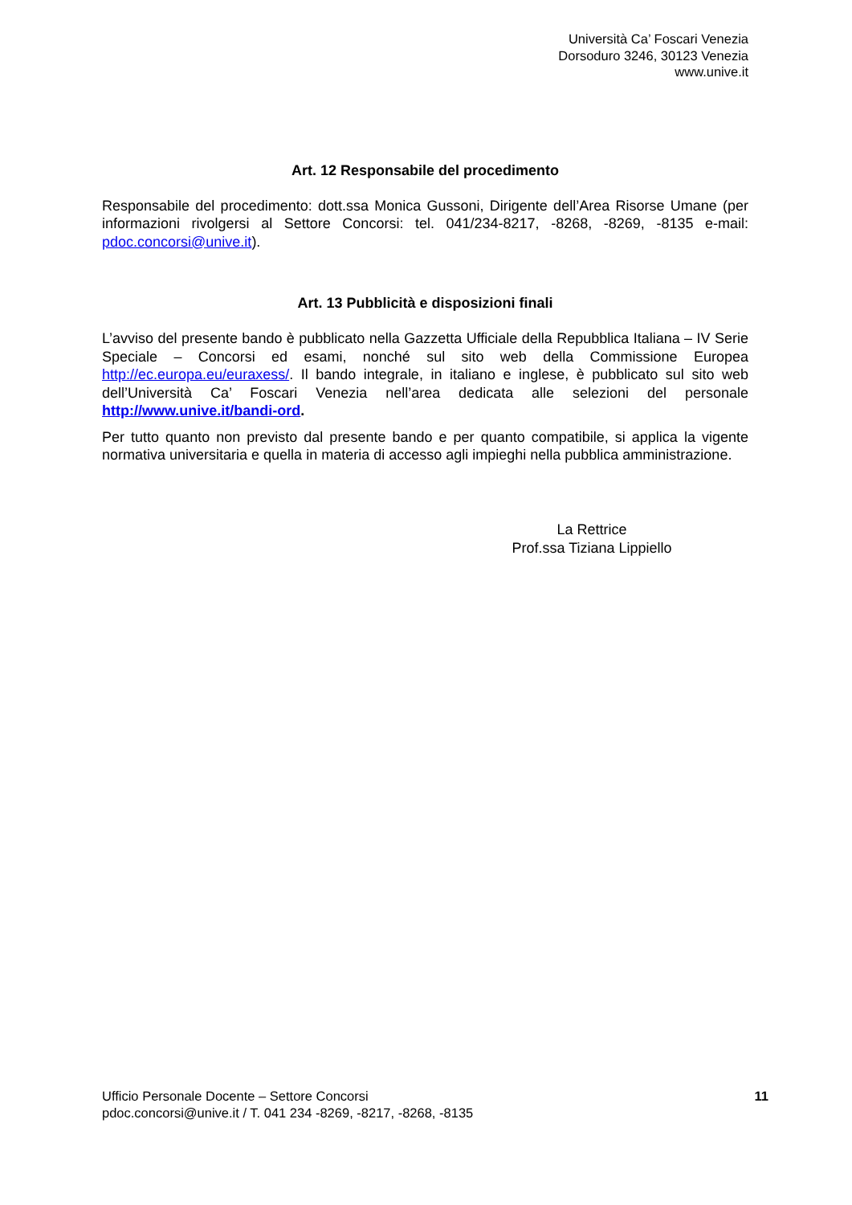Università Ca’ Foscari Venezia
Dorsoduro 3246, 30123 Venezia
www.unive.it
Art. 12 Responsabile del procedimento
Responsabile del procedimento: dott.ssa Monica Gussoni, Dirigente dell’Area Risorse Umane (per informazioni rivolgersi al Settore Concorsi: tel. 041/234-8217, -8268, -8269, -8135 e-mail: pdoc.concorsi@unive.it).
Art. 13 Pubblicità e disposizioni finali
L’avviso del presente bando è pubblicato nella Gazzetta Ufficiale della Repubblica Italiana – IV Serie Speciale – Concorsi ed esami, nonché sul sito web della Commissione Europea http://ec.europa.eu/euraxess/. Il bando integrale, in italiano e inglese, è pubblicato sul sito web dell’Università Ca’ Foscari Venezia nell’area dedicata alle selezioni del personale http://www.unive.it/bandi-ord.
Per tutto quanto non previsto dal presente bando e per quanto compatibile, si applica la vigente normativa universitaria e quella in materia di accesso agli impieghi nella pubblica amministrazione.
La Rettrice
Prof.ssa Tiziana Lippiello
Ufficio Personale Docente – Settore Concorsi
pdoc.concorsi@unive.it / T. 041 234 -8269, -8217, -8268, -8135
11